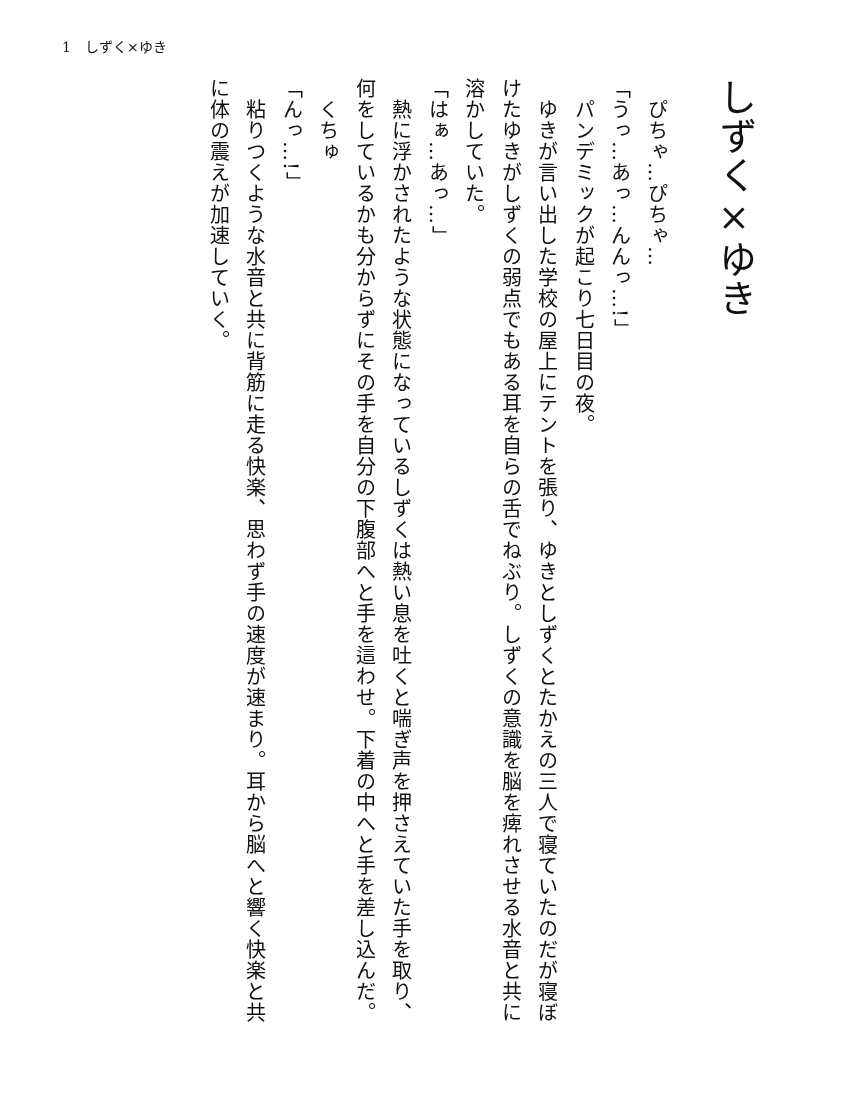1　しずく×ゆき
しずく×ゆき
　ぴちゃ…ぴちゃ…
「うっ…あっ…んんっ…!」
　パンデミックが起こり七日目の夜。
　ゆきが言い出した学校の屋上にテントを張り、ゆきとしずくとたかえの三人で寝ていたのだが寝ぼけたゆきがしずくの弱点でもある耳を自らの舌でねぶり。しずくの意識を脳を痺れさせる水音と共に溶かしていた。
「はぁ…あっ…」
　熱に浮かされたような状態になっているしずくは熱い息を吐くと喘ぎ声を押さえていた手を取り、何をしているかも分からずにその手を自分の下腹部へと手を這わせ。下着の中へと手を差し込んだ。
　くちゅ
「んっ…!」
　粘りつくような水音と共に背筋に走る快楽、思わず手の速度が速まり。耳から脳へと響く快楽と共に体の震えが加速していく。